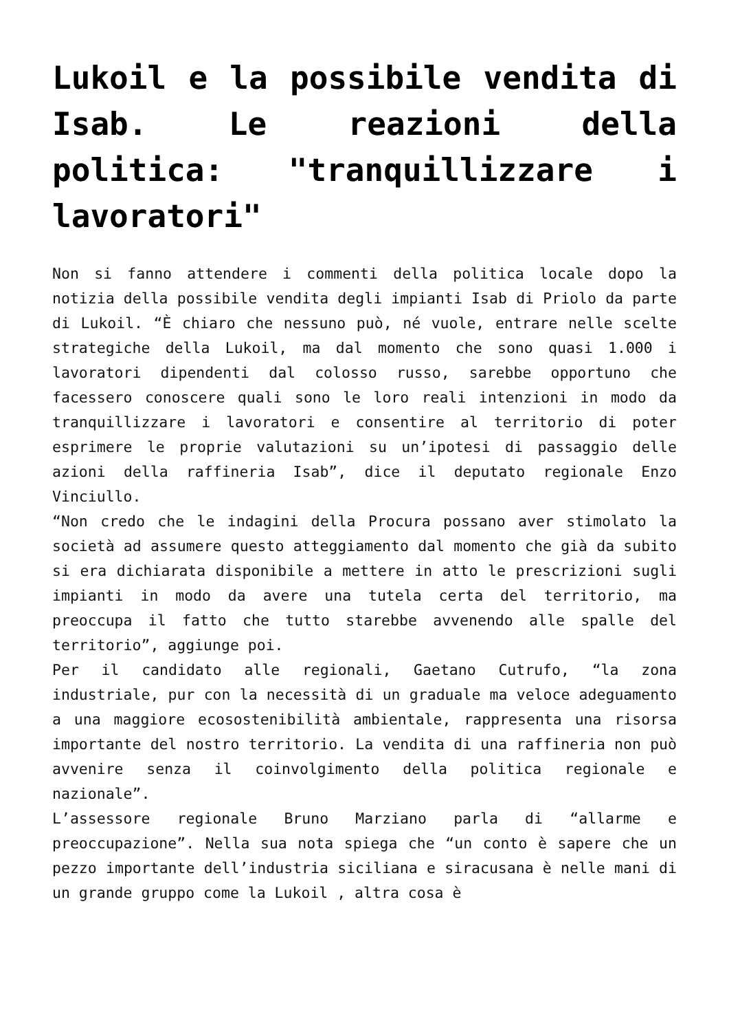Lukoil e la possibile vendita di Isab. Le reazioni della politica: "tranquillizzare i lavoratori"
Non si fanno attendere i commenti della politica locale dopo la notizia della possibile vendita degli impianti Isab di Priolo da parte di Lukoil. “È chiaro che nessuno può, né vuole, entrare nelle scelte strategiche della Lukoil, ma dal momento che sono quasi 1.000 i lavoratori dipendenti dal colosso russo, sarebbe opportuno che facessero conoscere quali sono le loro reali intenzioni in modo da tranquillizzare i lavoratori e consentire al territorio di poter esprimere le proprie valutazioni su un’ipotesi di passaggio delle azioni della raffineria Isab”, dice il deputato regionale Enzo Vinciullo.
“Non credo che le indagini della Procura possano aver stimolato la società ad assumere questo atteggiamento dal momento che già da subito si era dichiarata disponibile a mettere in atto le prescrizioni sugli impianti in modo da avere una tutela certa del territorio, ma preoccupa il fatto che tutto starebbe avvenendo alle spalle del territorio”, aggiunge poi.
Per il candidato alle regionali, Gaetano Cutrufo, “la zona industriale, pur con la necessità di un graduale ma veloce adeguamento a una maggiore ecosostenibilità ambientale, rappresenta una risorsa importante del nostro territorio. La vendita di una raffineria non può avvenire senza il coinvolgimento della politica regionale e nazionale”.
L’assessore regionale Bruno Marziano parla di “allarme e preoccupazione”. Nella sua nota spiega che “un conto è sapere che un pezzo importante dell’industria siciliana e siracusana è nelle mani di un grande gruppo come la Lukoil , altra cosa è